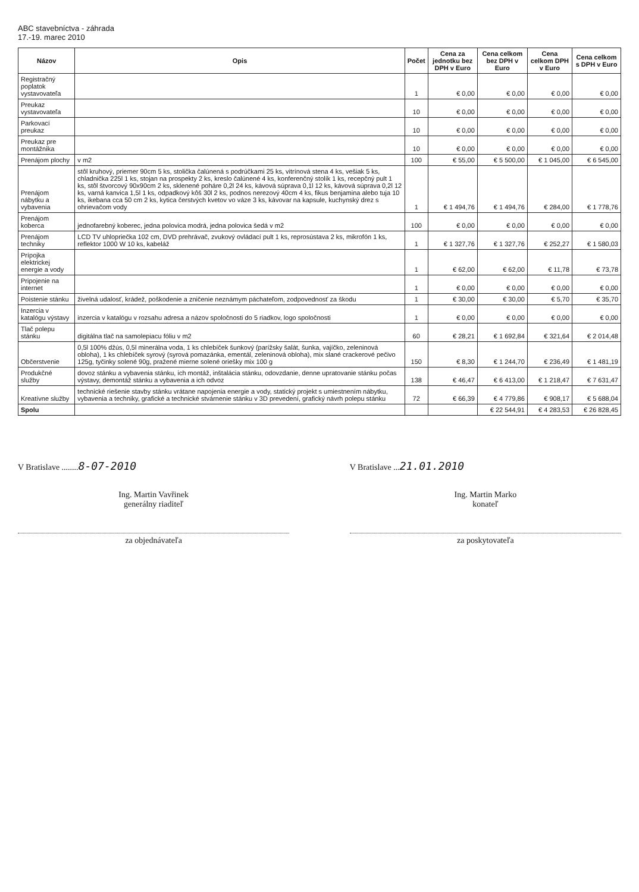ABC stavebníctva - záhrada
17.-19. marec 2010
| Názov | Opis | Počet | Cena za jednotku bez DPH v Euro | Cena celkom bez DPH v Euro | Cena celkom DPH v Euro | Cena celkom s DPH v Euro |
| --- | --- | --- | --- | --- | --- | --- |
| Registračný poplatok vystavovateľa | | 1 | € 0,00 | € 0,00 | € 0,00 | € 0,00 |
| Preukaz vystavovateľa | | 10 | € 0,00 | € 0,00 | € 0,00 | € 0,00 |
| Parkovací preukaz | | 10 | € 0,00 | € 0,00 | € 0,00 | € 0,00 |
| Preukaz pre montážnika | | 10 | € 0,00 | € 0,00 | € 0,00 | € 0,00 |
| Prenájom plochy | v m2 | 100 | € 55,00 | € 5 500,00 | € 1 045,00 | € 6 545,00 |
| Prenájom nábytku a vybavenia | stôl kruhový, priemer 90cm 5 ks, stolička čalúnená s podrúčkami 25 ks, vitrínová stena 4 ks, vešiak 5 ks, chladnička 225l 1 ks, stojan na prospekty 2 ks, kreslo čalúnené 4 ks, konferenčný stolík 1 ks, recepčný pult 1 ks, stôl štvorcový 90x90cm 2 ks, sklenené poháre 0,2l 24 ks, kávová súprava 0,1l 12 ks, kávová súprava 0,2l 12 ks, varná kanvica 1,5l 1 ks, odpadkový kôš 30l 2 ks, podnos nerezový 40cm 4 ks, fikus benjamina alebo tuja 10 ks, ikebana cca 50 cm 2 ks, kytica čerstvých kvetov vo váze 3 ks, kávovar na kapsule, kuchynský drez s ohrievačom vody | 1 | € 1 494,76 | € 1 494,76 | € 284,00 | € 1 778,76 |
| Prenájom koberca | jednofarebný koberec, jedna polovica modrá, jedna polovica šedá v m2 | 100 | € 0,00 | € 0,00 | € 0,00 | € 0,00 |
| Prenájom techniky | LCD TV uhlopriečka 102 cm, DVD prehrávač, zvukový ovládací pult 1 ks, reprosústava 2 ks, mikrofón 1 ks, reflektor 1000 W 10 ks, kabeláž | 1 | € 1 327,76 | € 1 327,76 | € 252,27 | € 1 580,03 |
| Prípojka elektrickej energie a vody | | 1 | € 62,00 | € 62,00 | € 11,78 | € 73,78 |
| Pripojenie na internet | | 1 | € 0,00 | € 0,00 | € 0,00 | € 0,00 |
| Poistenie stánku | živelná udalosť, krádež, poškodenie a zničenie neznámym páchateľom, zodpovednosť za škodu | 1 | € 30,00 | € 30,00 | € 5,70 | € 35,70 |
| Inzercia v katalógu výstavy | inzercia v katalógu v rozsahu adresa a názov spoločnosti do 5 riadkov, logo spoločnosti | 1 | € 0,00 | € 0,00 | € 0,00 | € 0,00 |
| Tlač polepu stánku | digitálna tlač na samolepiacu fóliu v m2 | 60 | € 28,21 | € 1 692,84 | € 321,64 | € 2 014,48 |
| Občerstvenie | 0,5l 100% džús, 0,5l minerálna voda, 1 ks chlebíček šunkový (parížsky šalát, šunka, vajíčko, zeleninová obloha), 1 ks chlebíček syrový (syrová pomazánka, ementál, zeleninová obloha), mix slané crackerové pečivo 125g, tyčinky solené 90g, pražené mierne solené oriešky mix 100 g | 150 | € 8,30 | € 1 244,70 | € 236,49 | € 1 481,19 |
| Produkčné služby | dovoz stánku a vybavenia stánku, ich montáž, inštalácia stánku, odovzdanie, denne upratovanie stánku počas výstavy, demontáž stánku a vybavenia a ich odvoz | 138 | € 46,47 | € 6 413,00 | € 1 218,47 | € 7 631,47 |
| Kreatívne služby | technické riešenie stavby stánku vrátane napojenia energie a vody, statický projekt s umiestnením nábytku, vybavenia a techniky, grafické a technické stvárnenie stánku v 3D prevedení, grafický návrh polepu stánku | 72 | € 66,39 | € 4 779,86 | € 908,17 | € 5 688,04 |
| Spolu | | | | € 22 544,91 | € 4 283,53 | € 26 828,45 |
V Bratislave ........8-07-2010
Ing. Martin Vavřinek
generálny riaditeľ
za objednávateľa
V Bratislave ...21.01.2010
Ing. Martin Marko
konateľ
za poskytovateľa